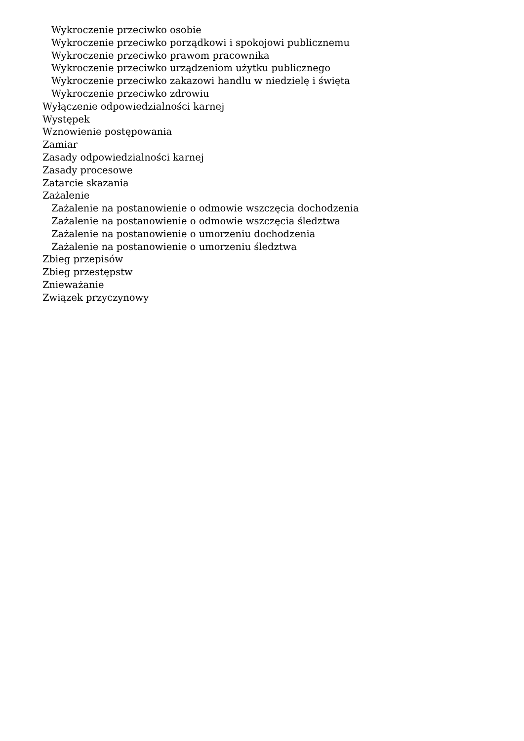Wykroczenie przeciwko osobie
Wykroczenie przeciwko porządkowi i spokojowi publicznemu
Wykroczenie przeciwko prawom pracownika
Wykroczenie przeciwko urządzeniom użytku publicznego
Wykroczenie przeciwko zakazowi handlu w niedzielę i święta
Wykroczenie przeciwko zdrowiu
Wyłączenie odpowiedzialności karnej
Występek
Wznowienie postępowania
Zamiar
Zasady odpowiedzialności karnej
Zasady procesowe
Zatarcie skazania
Zażalenie
Zażalenie na postanowienie o odmowie wszczęcia dochodzenia
Zażalenie na postanowienie o odmowie wszczęcia śledztwa
Zażalenie na postanowienie o umorzeniu dochodzenia
Zażalenie na postanowienie o umorzeniu śledztwa
Zbieg przepisów
Zbieg przestępstw
Znieważanie
Związek przyczynowy